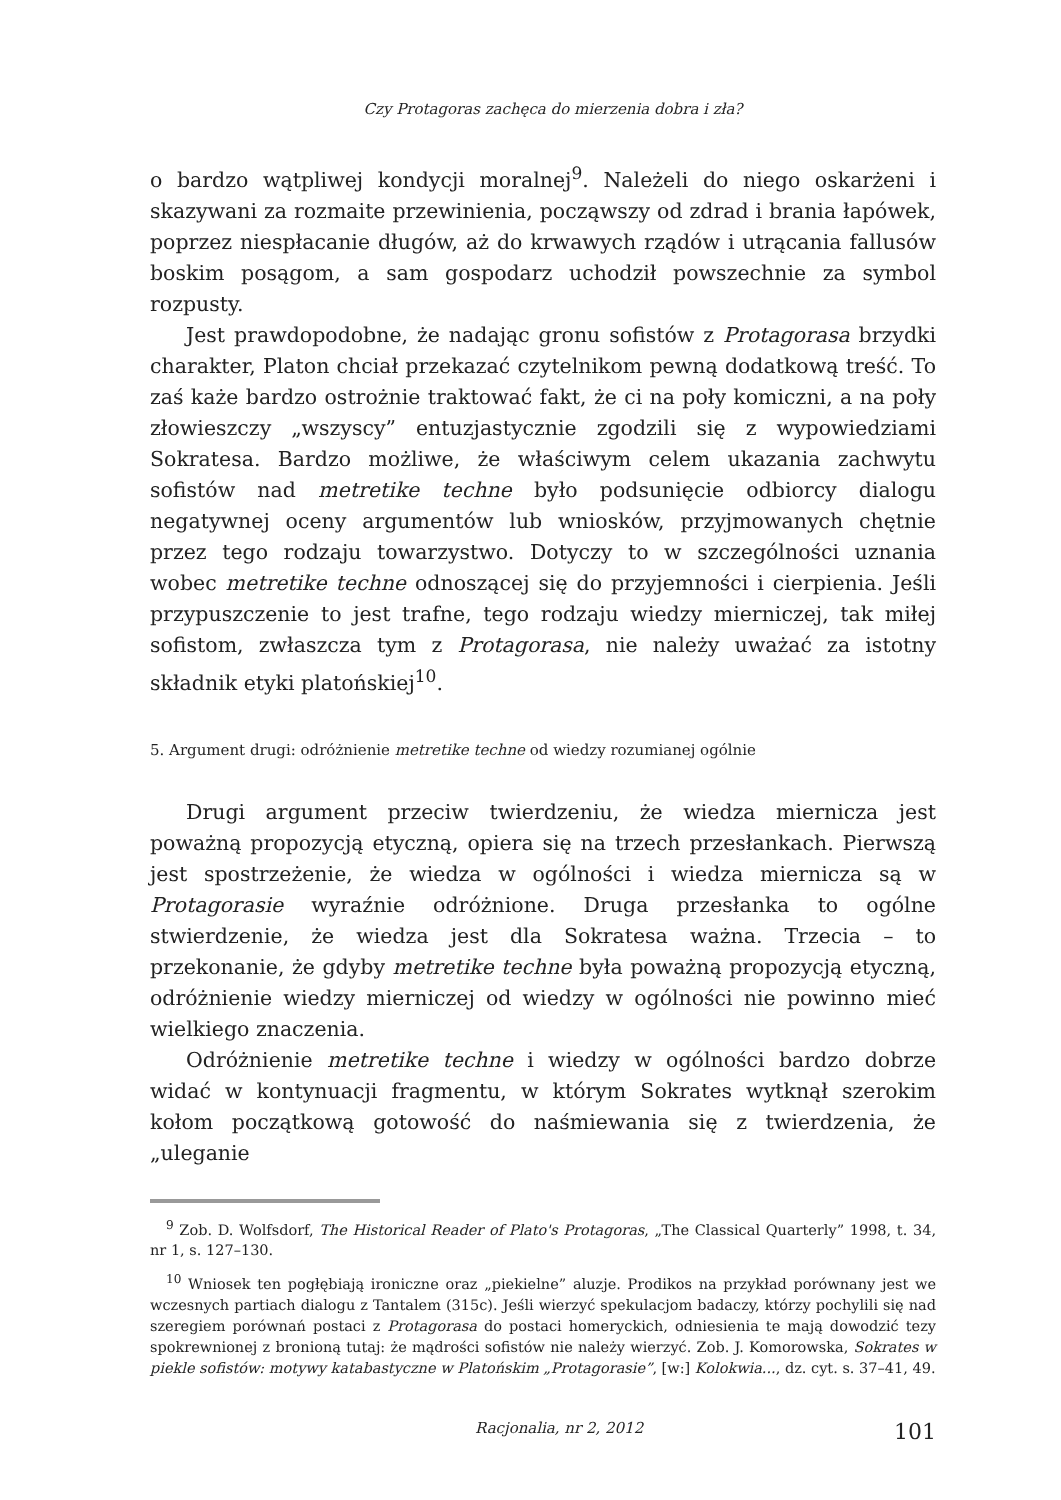Czy Protagoras zachęca do mierzenia dobra i zła?
o bardzo wątpliwej kondycji moralnej<sup>9</sup>. Należeli do niego oskarżeni i skazywani za rozmaite przewinienia, począwszy od zdrad i brania łapówek, poprzez niespłacanie długów, aż do krwawych rządów i utrącania fallusów boskim posągom, a sam gospodarz uchodził powszechnie za symbol rozpusty.
Jest prawdopodobne, że nadając gronu sofistów z Protagorasa brzydki charakter, Platon chciał przekazać czytelnikom pewną dodatkową treść. To zaś każe bardzo ostrożnie traktować fakt, że ci na poły komiczni, a na poły złowieszczy „wszyscy” entuzjastycznie zgodzili się z wypowiedziami Sokratesa. Bardzo możliwe, że właściwym celem ukazania zachwytu sofistów nad metretike techne było podsunięcie odbiorcy dialogu negatywnej oceny argumentów lub wniosków, przyjmowanych chętnie przez tego rodzaju towarzystwo. Dotyczy to w szczególności uznania wobec metretike techne odnoszącej się do przyjemności i cierpienia. Jeśli przypuszczenie to jest trafne, tego rodzaju wiedzy mierniczej, tak miłej sofistom, zwłaszcza tym z Protagorasa, nie należy uważać za istotny składnik etyki platońskiej<sup>10</sup>.
5. Argument drugi: odróżnienie metretike techne od wiedzy rozumianej ogólnie
Drugi argument przeciw twierdzeniu, że wiedza miernicza jest poważną propozycją etyczną, opiera się na trzech przesłankach. Pierwszą jest spostrzeżenie, że wiedza w ogólności i wiedza miernicza są w Protagorasie wyraźnie odróżnione. Druga przesłanka to ogólne stwierdzenie, że wiedza jest dla Sokratesa ważna. Trzecia – to przekonanie, że gdyby metretike techne była poważną propozycją etyczną, odróżnienie wiedzy mierniczej od wiedzy w ogólności nie powinno mieć wielkiego znaczenia.
Odróżnienie metretike techne i wiedzy w ogólności bardzo dobrze widać w kontynuacji fragmentu, w którym Sokrates wytknął szerokim kołom początkową gotowość do naśmiewania się z twierdzenia, że „uleganie
<sup>9</sup> Zob. D. Wolfsdorf, The Historical Reader of Plato's Protagoras, „The Classical Quarterly” 1998, t. 34, nr 1, s. 127–130.
<sup>10</sup> Wniosek ten pogłębiają ironiczne oraz „piekielne” aluzje. Prodikos na przykład porównany jest we wczesnych partiach dialogu z Tantalem (315c). Jeśli wierzyć spekulacjom badaczy, którzy pochylili się nad szeregiem porównań postaci z Protagorasa do postaci homeryckich, odniesienia te mają dowodzić tezy spokrewnionej z bronioną tutaj: że mądrości sofistów nie należy wierzyć. Zob. J. Komorowska, Sokrates w piekle sofistów: motywy katabastyczne w Platońskim „Protagorasie”, [w:] Kolokwia..., dz. cyt. s. 37–41, 49.
Racjonalia, nr 2, 2012 101